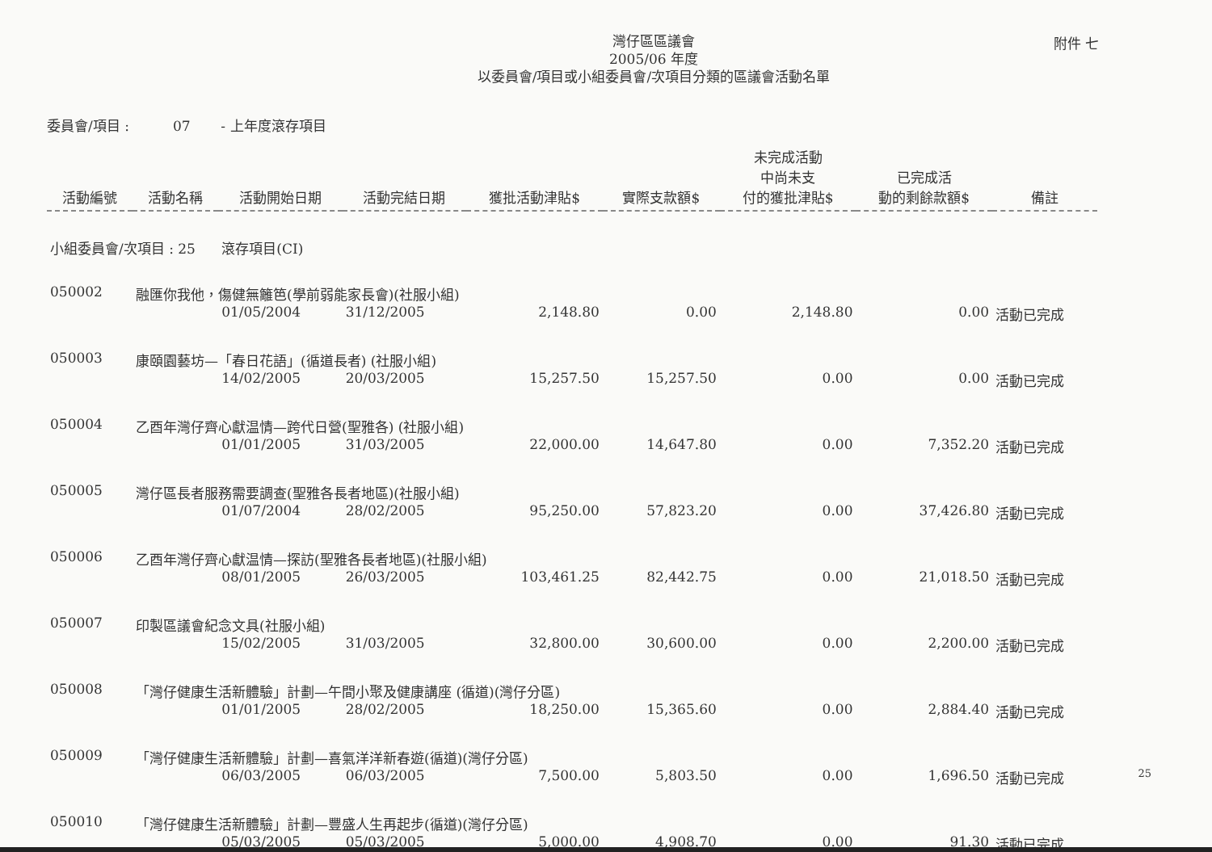附件 七
灣仔區區議會
2005/06 年度
以委員會/項目或小組委員會/次項目分類的區議會活動名單
委員會/項目 : 07 - 上年度滾存項目
| 活動編號 | 活動名稱 | 活動開始日期 | 活動完結日期 | 獲批活動津貼$ | 實際支款額$ | 未完成活動 中尚未支 付的獲批津貼$ | 已完成活 動的剩餘款額$ | 備註 |
| --- | --- | --- | --- | --- | --- | --- | --- | --- |
| 小組委員會/次項目 : 25 滾存項目(CI) | | | | | | | | |
| 050002 | 融匯你我他，傷健無籬笆(學前弱能家長會)(社服小組) | | | | | | | |
| | | 01/05/2004 | 31/12/2005 | 2,148.80 | 0.00 | 2,148.80 | 0.00 | 活動已完成 |
| 050003 | 康頤園藝坊—「春日花語」(循道長者) (社服小組) | | | | | | | |
| | | 14/02/2005 | 20/03/2005 | 15,257.50 | 15,257.50 | 0.00 | 0.00 | 活動已完成 |
| 050004 | 乙酉年灣仔齊心獻温情—跨代日營(聖雅各) (社服小組) | | | | | | | |
| | | 01/01/2005 | 31/03/2005 | 22,000.00 | 14,647.80 | 0.00 | 7,352.20 | 活動已完成 |
| 050005 | 灣仔區長者服務需要調查(聖雅各長者地區)(社服小組) | | | | | | | |
| | | 01/07/2004 | 28/02/2005 | 95,250.00 | 57,823.20 | 0.00 | 37,426.80 | 活動已完成 |
| 050006 | 乙酉年灣仔齊心獻温情—探訪(聖雅各長者地區)(社服小組) | | | | | | | |
| | | 08/01/2005 | 26/03/2005 | 103,461.25 | 82,442.75 | 0.00 | 21,018.50 | 活動已完成 |
| 050007 | 印製區議會紀念文具(社服小組) | | | | | | | |
| | | 15/02/2005 | 31/03/2005 | 32,800.00 | 30,600.00 | 0.00 | 2,200.00 | 活動已完成 |
| 050008 | 「灣仔健康生活新體驗」計劃—午間小聚及健康講座 (循道)(灣仔分區) | | | | | | | |
| | | 01/01/2005 | 28/02/2005 | 18,250.00 | 15,365.60 | 0.00 | 2,884.40 | 活動已完成 |
| 050009 | 「灣仔健康生活新體驗」計劃—喜氣洋洋新春遊(循道)(灣仔分區) | | | | | | | |
| | | 06/03/2005 | 06/03/2005 | 7,500.00 | 5,803.50 | 0.00 | 1,696.50 | 活動已完成 |
| 050010 | 「灣仔健康生活新體驗」計劃—豐盛人生再起步(循道)(灣仔分區) | | | | | | | |
| | | 05/03/2005 | 05/03/2005 | 5,000.00 | 4,908.70 | 0.00 | 91.30 | 活動已完成 |
25